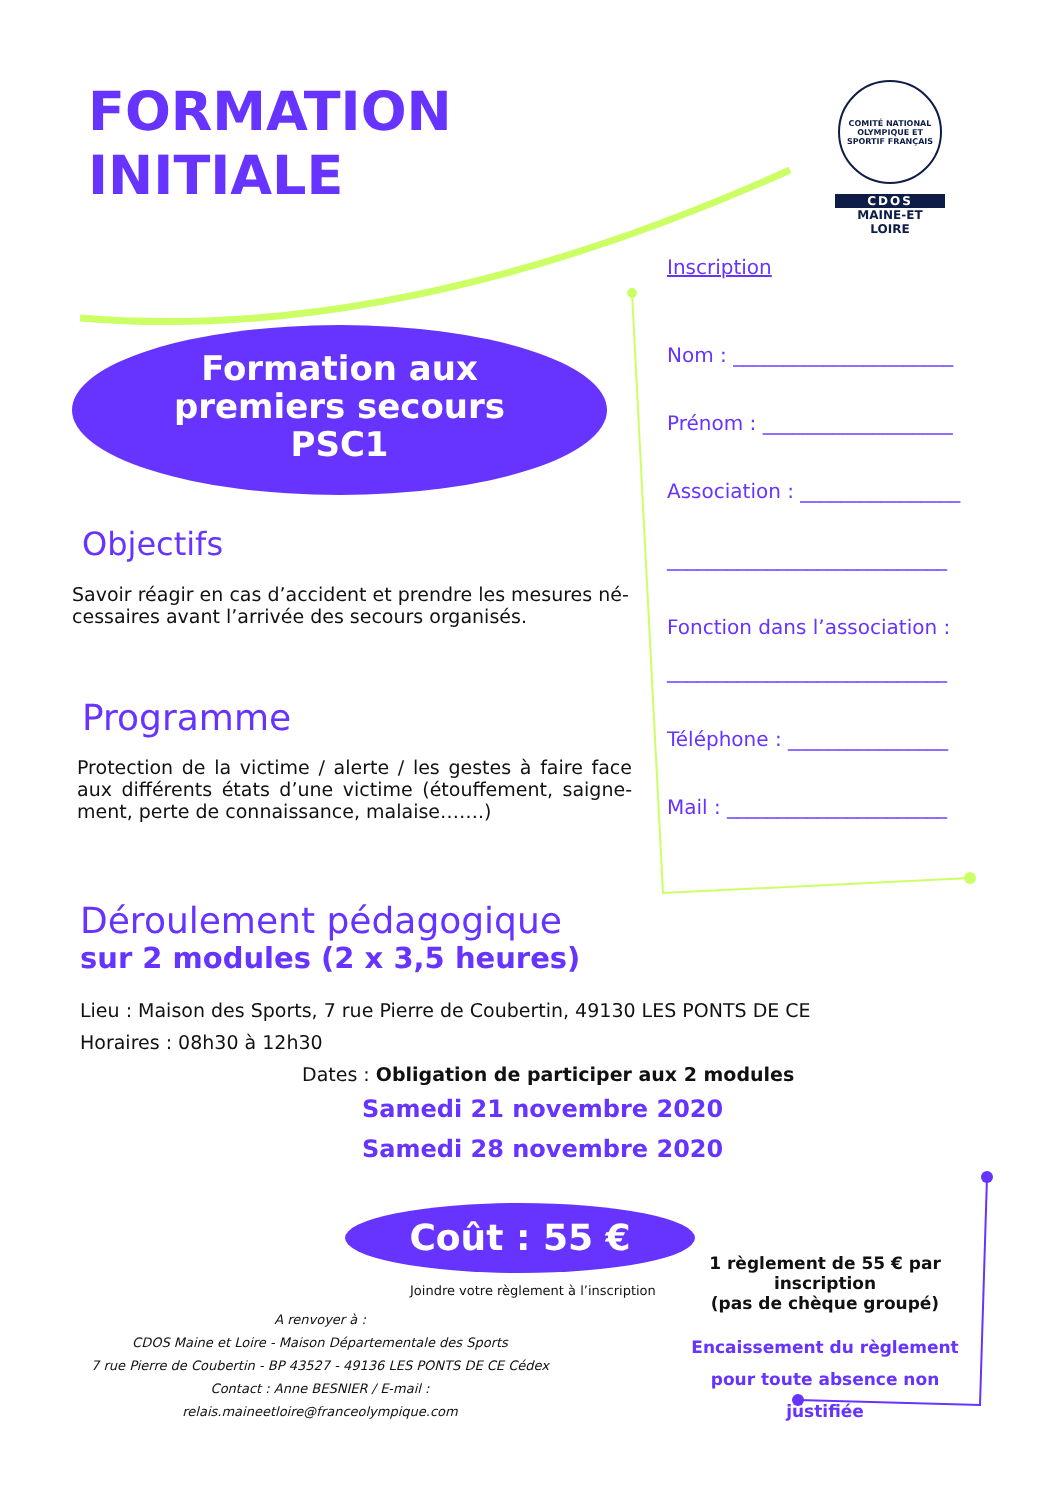FORMATION
INITIALE
COMITÉ NATIONAL OLYMPIQUE ET SPORTIF FRANÇAIS
CDOS
MAINE-ET
LOIRE
Formation aux
premiers secours
PSC1
Objectifs
Savoir réagir en cas d’accident et prendre les mesures né-cessaires avant l’arrivée des secours organisés.
Programme
Protection de la victime / alerte / les gestes à faire face aux différents états d’une victime (étouffement, saigne-ment, perte de connaissance, malaise…….)
Inscription
Nom : ______________________
Prénom : ___________________
Association : ________________
____________________________
Fonction dans l’association :
____________________________
Téléphone : ________________
Mail : ______________________
Déroulement pédagogique
sur 2 modules (2 x 3,5 heures)
Lieu : Maison des Sports, 7 rue Pierre de Coubertin, 49130 LES PONTS DE CE
Horaires : 08h30 à 12h30
Dates : Obligation de participer aux 2 modules
Samedi 21 novembre 2020
Samedi 28 novembre 2020
Coût : 55 €
Joindre votre règlement à l’inscription
A renvoyer à :
CDOS Maine et Loire - Maison Départementale des Sports
7 rue Pierre de Coubertin - BP 43527 - 49136 LES PONTS DE CE Cédex
Contact : Anne BESNIER / E-mail : relais.maineetloire@franceolympique.com
1 règlement de 55 € par inscription
(pas de chèque groupé)
Encaissement du règlement
pour toute absence non justifiée